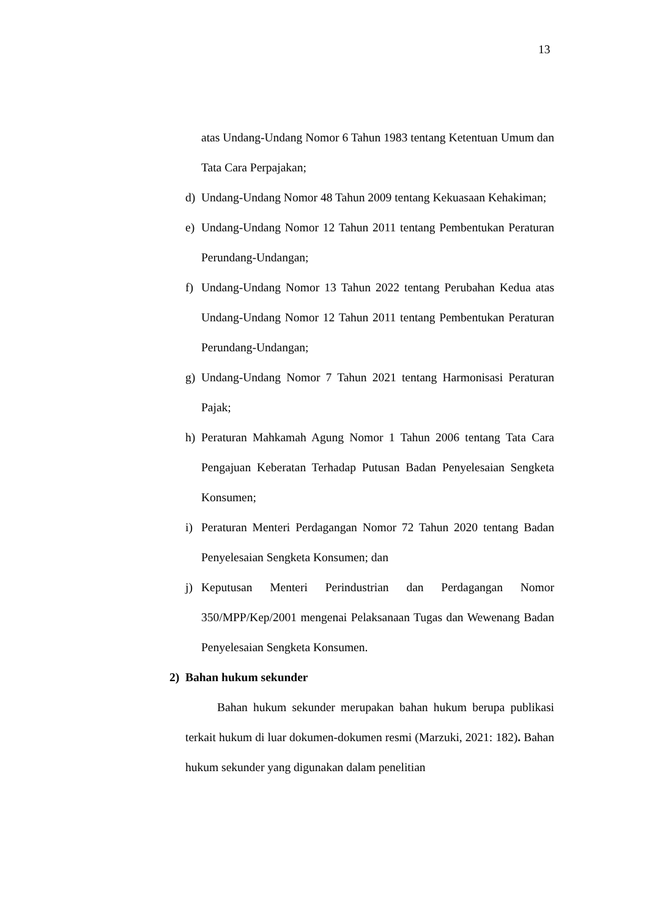13
atas Undang-Undang Nomor 6 Tahun 1983 tentang Ketentuan Umum dan Tata Cara Perpajakan;
d) Undang-Undang Nomor 48 Tahun 2009 tentang Kekuasaan Kehakiman;
e) Undang-Undang Nomor 12 Tahun 2011 tentang Pembentukan Peraturan Perundang-Undangan;
f) Undang-Undang Nomor 13 Tahun 2022 tentang Perubahan Kedua atas Undang-Undang Nomor 12 Tahun 2011 tentang Pembentukan Peraturan Perundang-Undangan;
g) Undang-Undang Nomor 7 Tahun 2021 tentang Harmonisasi Peraturan Pajak;
h) Peraturan Mahkamah Agung Nomor 1 Tahun 2006 tentang Tata Cara Pengajuan Keberatan Terhadap Putusan Badan Penyelesaian Sengketa Konsumen;
i) Peraturan Menteri Perdagangan Nomor 72 Tahun 2020 tentang Badan Penyelesaian Sengketa Konsumen; dan
j) Keputusan Menteri Perindustrian dan Perdagangan Nomor 350/MPP/Kep/2001 mengenai Pelaksanaan Tugas dan Wewenang Badan Penyelesaian Sengketa Konsumen.
2) Bahan hukum sekunder
Bahan hukum sekunder merupakan bahan hukum berupa publikasi terkait hukum di luar dokumen-dokumen resmi (Marzuki, 2021: 182). Bahan hukum sekunder yang digunakan dalam penelitian